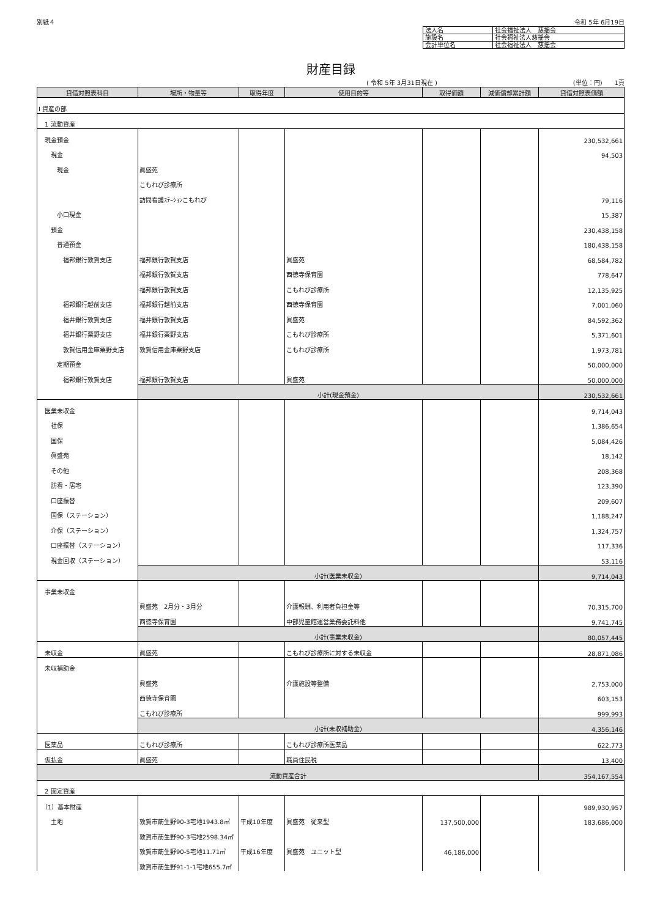別紙４ 令和 5年 6月19日
| 法人名 | 社会福祉法人 慈揺会 |
| 施設名 | 社会福祉法人慈揺会 |
| 会計単位名 | 社会福祉法人 慈揺会 |
財産目録
( 令和 5年 3月31日現在 ) (単位：円)　　1頁
| 貸借対照表科目 | 場所・物量等 | 取得年度 | 使用目的等 | 取得価額 | 減価償却累計額 | 貸借対照表価額 |
| --- | --- | --- | --- | --- | --- | --- |
| Ⅰ 資産の部 | | | | | | |
| 1 流動資産 | | | | | | |
| 現金預金 | | | | | | 230,532,661 |
| 現金 | | | | | | 94,503 |
| 現金 | 眞盛苑 | | | | | |
| | こもれび診療所 | | | | | |
| | 訪問看護ｽﾃｰｼｮﾝこもれび | | | | | 79,116 |
| 小口現金 | | | | | | 15,387 |
| 預金 | | | | | | 230,438,158 |
| 普通預金 | | | | | | 180,438,158 |
| 福邦銀行敦賀支店 | 福邦銀行敦賀支店 | | 眞盛苑 | | | 68,584,782 |
| | 福邦銀行敦賀支店 | | 西徳寺保育園 | | | 778,647 |
| | 福邦銀行敦賀支店 | | こもれび診療所 | | | 12,135,925 |
| 福邦銀行越前支店 | 福邦銀行越前支店 | | 西徳寺保育園 | | | 7,001,060 |
| 福井銀行敦賀支店 | 福井銀行敦賀支店 | | 眞盛苑 | | | 84,592,362 |
| 福井銀行粟野支店 | 福井銀行粟野支店 | | こもれび診療所 | | | 5,371,601 |
| 敦賀信用金庫粟野支店 | 敦賀信用金庫粟野支店 | | こもれび診療所 | | | 1,973,781 |
| 定期預金 | | | | | | 50,000,000 |
| 福邦銀行敦賀支店 | 福邦銀行敦賀支店 | | 眞盛苑 | | | 50,000,000 |
| | 小計(現金預金) | | | | | 230,532,661 |
| 医業未収金 | | | | | | 9,714,043 |
| 社保 | | | | | | 1,386,654 |
| 国保 | | | | | | 5,084,426 |
| 眞盛苑 | | | | | | 18,142 |
| その他 | | | | | | 208,368 |
| 訪看・居宅 | | | | | | 123,390 |
| 口座振替 | | | | | | 209,607 |
| 国保（ステーション） | | | | | | 1,188,247 |
| 介保（ステーション） | | | | | | 1,324,757 |
| 口座振替（ステーション） | | | | | | 117,336 |
| 現金回収（ステーション） | | | | | | 53,116 |
| | 小計(医業未収金) | | | | | 9,714,043 |
| 事業未収金 | | | | | | |
| | 眞盛苑 2月分・3月分 | | 介護報酬、利用者負担金等 | | | 70,315,700 |
| | 西徳寺保育園 | | 中部児童館運営業務委託料他 | | | 9,741,745 |
| | 小計(事業未収金) | | | | | 80,057,445 |
| 未収金 | 眞盛苑 | | こもれび診療所に対する未収金 | | | 28,871,086 |
| 未収補助金 | | | | | | |
| | 眞盛苑 | | 介護施設等整備 | | | 2,753,000 |
| | 西徳寺保育園 | | | | | 603,153 |
| | こもれび診療所 | | | | | 999,993 |
| | 小計(未収補助金) | | | | | 4,356,146 |
| 医薬品 | こもれび診療所 | | こもれび診療所医薬品 | | | 622,773 |
| 仮払金 | 眞盛苑 | | 職員住民税 | | | 13,400 |
| 流動資産合計 | | | | | | 354,167,554 |
| 2 固定資産 | | | | | | |
| （1）基本財産 | | | | | | 989,930,957 |
| 土地 | 敦賀市莇生野90-3宅地1943.8㎡ | 平成10年度 | 眞盛苑 従来型 | 137,500,000 | | 183,686,000 |
| | 敦賀市莇生野90-3宅地2598.34㎡ | | | | | |
| | 敦賀市莇生野90-5宅地11.71㎡ | 平成16年度 | 眞盛苑 ユニット型 | 46,186,000 | | |
| | 敦賀市莇生野91-1-1宅地655.7㎡ | | | | | |